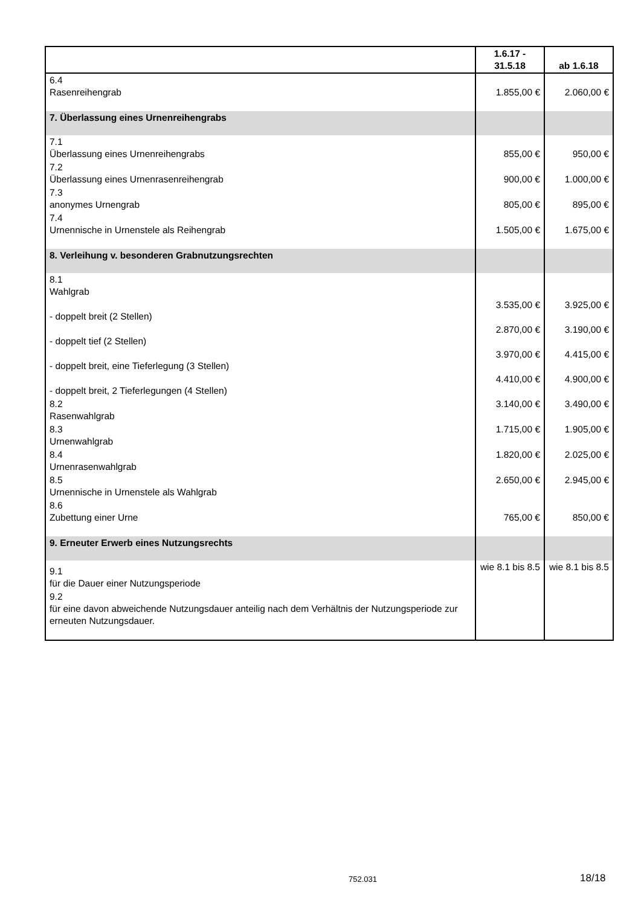| | 1.6.17 - 31.5.18 | ab 1.6.18 |
| --- | --- | --- |
| 6.4 Rasenreihengrab | 1.855,00 € | 2.060,00 € |
| 7. Überlassung eines Urnenreihengrabs | | |
| 7.1 Überlassung eines Urnenreihengrabs | 855,00 € | 950,00 € |
| 7.2 Überlassung eines Urnenrasenreihengrab | 900,00 € | 1.000,00 € |
| 7.3 anonymes Urnengrab | 805,00 € | 895,00 € |
| 7.4 Urnennische in Urnenstele als Reihengrab | 1.505,00 € | 1.675,00 € |
| 8. Verleihung v. besonderen Grabnutzungsrechten | | |
| 8.1 Wahlgrab | | |
| - doppelt breit (2 Stellen) | 3.535,00 € | 3.925,00 € |
| - doppelt tief (2 Stellen) | 2.870,00 € | 3.190,00 € |
| - doppelt breit, eine Tieferlegung (3 Stellen) | 3.970,00 € | 4.415,00 € |
| - doppelt breit, 2 Tieferlegungen (4 Stellen) | 4.410,00 € | 4.900,00 € |
| 8.2 Rasenwahlgrab | 3.140,00 € | 3.490,00 € |
| 8.3 Urnenwahlgrab | 1.715,00 € | 1.905,00 € |
| 8.4 Urnenrasenwahlgrab | 1.820,00 € | 2.025,00 € |
| 8.5 Urnennische in Urnenstele als Wahlgrab | 2.650,00 € | 2.945,00 € |
| 8.6 Zubettung einer Urne | 765,00 € | 850,00 € |
| 9. Erneuter Erwerb eines Nutzungsrechts | | |
| 9.1 für die Dauer einer Nutzungsperiode | wie 8.1 bis 8.5 | wie 8.1 bis 8.5 |
| 9.2 für eine davon abweichende Nutzungsdauer anteilig nach dem Verhältnis der Nutzungsperiode zur erneuten Nutzungsdauer. | | |
752.031 18/18